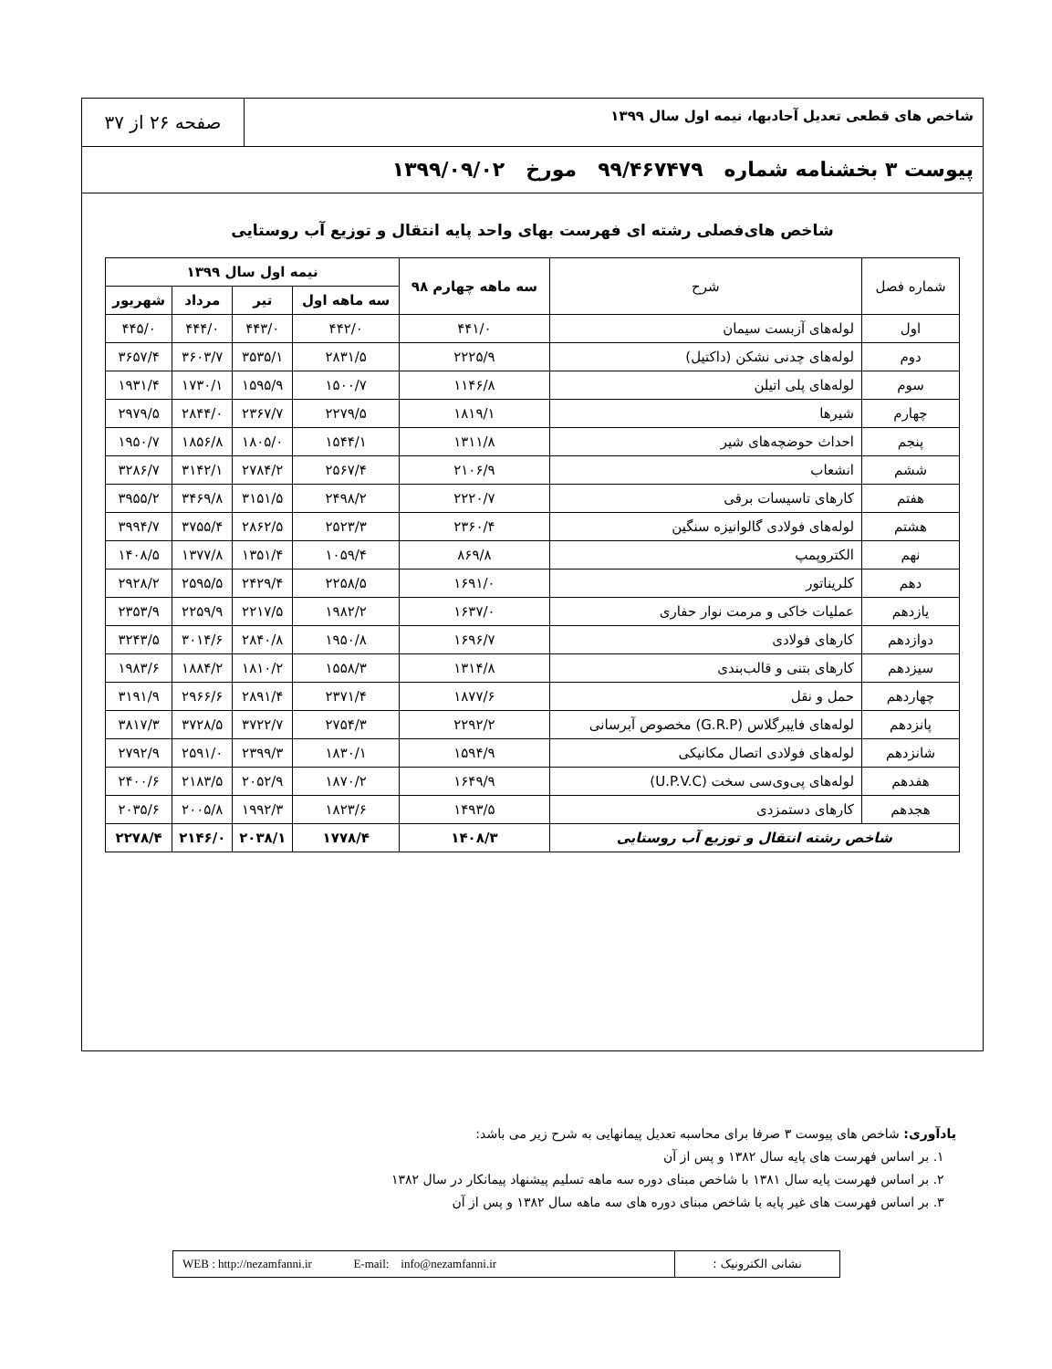شاخص های قطعی تعدیل آحادبها، نیمه اول سال ۱۳۹۹
صفحه ۲۶ از ۳۷
پیوست ۳ بخشنامه شماره ۹۹/۴۶۷۴۷۹ مورخ ۱۳۹۹/۰۹/۰۲
شاخص های‌فصلی رشته ای فهرست بهای واحد پایه انتقال و توزیع آب روستایی
| شماره فصل | شرح | سه ماهه چهارم ۹۸ | نیمه اول سال ۱۳۹۹ | | | |
| --- | --- | --- | --- | --- | --- | --- |
| | | | سه ماهه اول | تیر | مرداد | شهریور |
| اول | لوله‌های آزبست سیمان | ۴۴۱/۰ | ۴۴۲/۰ | ۴۴۳/۰ | ۴۴۴/۰ | ۴۴۵/۰ |
| دوم | لوله‌های چدنی نشکن (داکتیل) | ۲۲۲۵/۹ | ۲۸۳۱/۵ | ۳۵۳۵/۱ | ۳۶۰۳/۷ | ۳۶۵۷/۴ |
| سوم | لوله‌های پلی اتیلن | ۱۱۴۶/۸ | ۱۵۰۰/۷ | ۱۵۹۵/۹ | ۱۷۳۰/۱ | ۱۹۳۱/۴ |
| چهارم | شیرها | ۱۸۱۹/۱ | ۲۲۷۹/۵ | ۲۳۶۷/۷ | ۲۸۴۴/۰ | ۲۹۷۹/۵ |
| پنجم | احداث حوضچه‌های شیر | ۱۳۱۱/۸ | ۱۵۴۴/۱ | ۱۸۰۵/۰ | ۱۸۵۶/۸ | ۱۹۵۰/۷ |
| ششم | انشعاب | ۲۱۰۶/۹ | ۲۵۶۷/۴ | ۲۷۸۴/۲ | ۳۱۴۲/۱ | ۳۲۸۶/۷ |
| هفتم | کارهای تاسیسات برقی | ۲۲۲۰/۷ | ۲۴۹۸/۲ | ۳۱۵۱/۵ | ۳۴۶۹/۸ | ۳۹۵۵/۲ |
| هشتم | لوله‌های فولادی گالوانیزه سنگین | ۲۳۶۰/۴ | ۲۵۲۳/۳ | ۲۸۶۲/۵ | ۳۷۵۵/۴ | ۳۹۹۴/۷ |
| نهم | الکتروپمپ | ۸۶۹/۸ | ۱۰۵۹/۴ | ۱۳۵۱/۴ | ۱۳۷۷/۸ | ۱۴۰۸/۵ |
| دهم | کلریناتور | ۱۶۹۱/۰ | ۲۲۵۸/۵ | ۲۴۲۹/۴ | ۲۵۹۵/۵ | ۲۹۲۸/۲ |
| یازدهم | عملیات خاکی و مرمت نوار حفاری | ۱۶۳۷/۰ | ۱۹۸۲/۲ | ۲۲۱۷/۵ | ۲۲۵۹/۹ | ۲۳۵۳/۹ |
| دوازدهم | کارهای فولادی | ۱۶۹۶/۷ | ۱۹۵۰/۸ | ۲۸۴۰/۸ | ۳۰۱۴/۶ | ۳۲۴۳/۵ |
| سیزدهم | کارهای بتنی و قالب‌بندی | ۱۳۱۴/۸ | ۱۵۵۸/۳ | ۱۸۱۰/۲ | ۱۸۸۴/۲ | ۱۹۸۳/۶ |
| چهاردهم | حمل و نقل | ۱۸۷۷/۶ | ۲۳۷۱/۴ | ۲۸۹۱/۴ | ۲۹۶۶/۶ | ۳۱۹۱/۹ |
| پانزدهم | لوله‌های فایبرگلاس (G.R.P) مخصوص آبرسانی | ۲۲۹۲/۲ | ۲۷۵۴/۳ | ۳۷۲۲/۷ | ۳۷۲۸/۵ | ۳۸۱۷/۳ |
| شانزدهم | لوله‌های فولادی اتصال مکانیکی | ۱۵۹۴/۹ | ۱۸۳۰/۱ | ۲۳۹۹/۳ | ۲۵۹۱/۰ | ۲۷۹۲/۹ |
| هفدهم | لوله‌های پی‌وی‌سی سخت (U.P.V.C) | ۱۶۴۹/۹ | ۱۸۷۰/۲ | ۲۰۵۲/۹ | ۲۱۸۳/۵ | ۲۴۰۰/۶ |
| هجدهم | کارهای دستمزدی | ۱۴۹۳/۵ | ۱۸۲۳/۶ | ۱۹۹۲/۳ | ۲۰۰۵/۸ | ۲۰۳۵/۶ |
| شاخص رشته انتقال و توزیع آب روستایی | | ۱۴۰۸/۳ | ۱۷۷۸/۴ | ۲۰۳۸/۱ | ۲۱۴۶/۰ | ۲۲۷۸/۴ |
یادآوری: شاخص های پیوست ۳ صرفا برای محاسبه تعدیل پیمانهایی به شرح زیر می باشد:
۱. بر اساس فهرست های پایه سال ۱۳۸۲ و پس از آن
۲. بر اساس فهرست پایه سال ۱۳۸۱ با شاخص مبنای دوره سه ماهه تسلیم پیشنهاد پیمانکار در سال ۱۳۸۲
۳. بر اساس فهرست های غیر پایه با شاخص مبنای دوره های سه ماهه سال ۱۳۸۲ و پس از آن
WEB : http://nezamfanni.ir E-mail: info@nezamfanni.ir
نشانی الکترونیک :